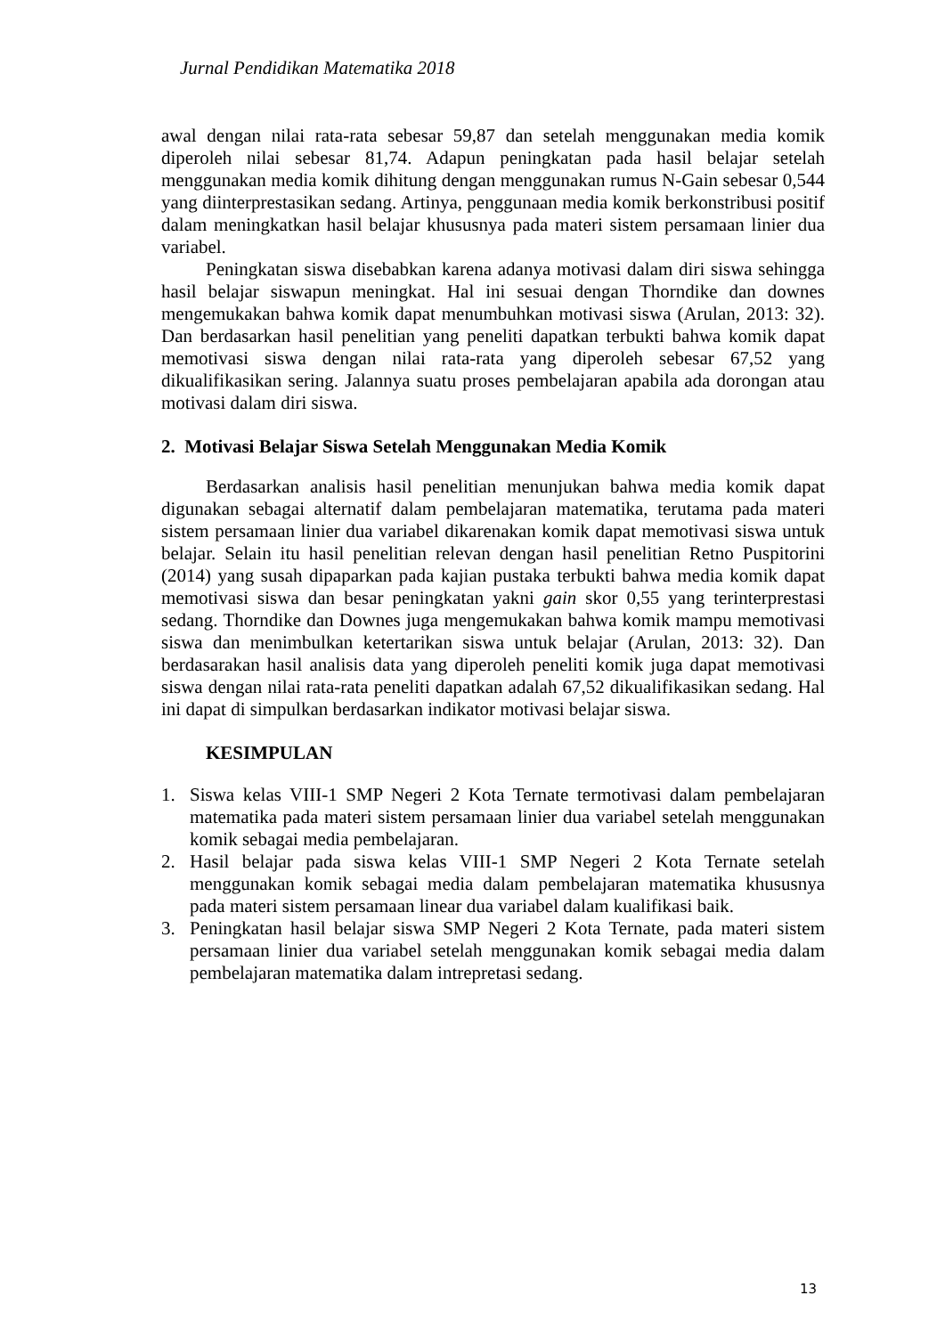Jurnal Pendidikan Matematika 2018
awal dengan nilai rata-rata sebesar 59,87 dan setelah menggunakan media komik diperoleh nilai sebesar 81,74. Adapun peningkatan pada hasil belajar setelah menggunakan media komik dihitung dengan menggunakan rumus N-Gain sebesar 0,544 yang diinterprestasikan sedang. Artinya, penggunaan media komik berkonstribusi positif dalam meningkatkan hasil belajar khususnya pada materi sistem persamaan linier dua variabel.
Peningkatan siswa disebabkan karena adanya motivasi dalam diri siswa sehingga hasil belajar siswapun meningkat. Hal ini sesuai dengan Thorndike dan downes mengemukakan bahwa komik dapat menumbuhkan motivasi siswa (Arulan, 2013: 32). Dan berdasarkan hasil penelitian yang peneliti dapatkan terbukti bahwa komik dapat memotivasi siswa dengan nilai rata-rata yang diperoleh sebesar 67,52 yang dikualifikasikan sering. Jalannya suatu proses pembelajaran apabila ada dorongan atau motivasi dalam diri siswa.
2. Motivasi Belajar Siswa Setelah Menggunakan Media Komik
Berdasarkan analisis hasil penelitian menunjukan bahwa media komik dapat digunakan sebagai alternatif dalam pembelajaran matematika, terutama pada materi sistem persamaan linier dua variabel dikarenakan komik dapat memotivasi siswa untuk belajar. Selain itu hasil penelitian relevan dengan hasil penelitian Retno Puspitorini (2014) yang susah dipaparkan pada kajian pustaka terbukti bahwa media komik dapat memotivasi siswa dan besar peningkatan yakni gain skor 0,55 yang terinterprestasi sedang. Thorndike dan Downes juga mengemukakan bahwa komik mampu memotivasi siswa dan menimbulkan ketertarikan siswa untuk belajar (Arulan, 2013: 32). Dan berdasarakan hasil analisis data yang diperoleh peneliti komik juga dapat memotivasi siswa dengan nilai rata-rata peneliti dapatkan adalah 67,52 dikualifikasikan sedang. Hal ini dapat di simpulkan berdasarkan indikator motivasi belajar siswa.
KESIMPULAN
1. Siswa kelas VIII-1 SMP Negeri 2 Kota Ternate termotivasi dalam pembelajaran matematika pada materi sistem persamaan linier dua variabel setelah menggunakan komik sebagai media pembelajaran.
2. Hasil belajar pada siswa kelas VIII-1 SMP Negeri 2 Kota Ternate setelah menggunakan komik sebagai media dalam pembelajaran matematika khususnya pada materi sistem persamaan linear dua variabel dalam kualifikasi baik.
3. Peningkatan hasil belajar siswa SMP Negeri 2 Kota Ternate, pada materi sistem persamaan linier dua variabel setelah menggunakan komik sebagai media dalam pembelajaran matematika dalam intrepretasi sedang.
13